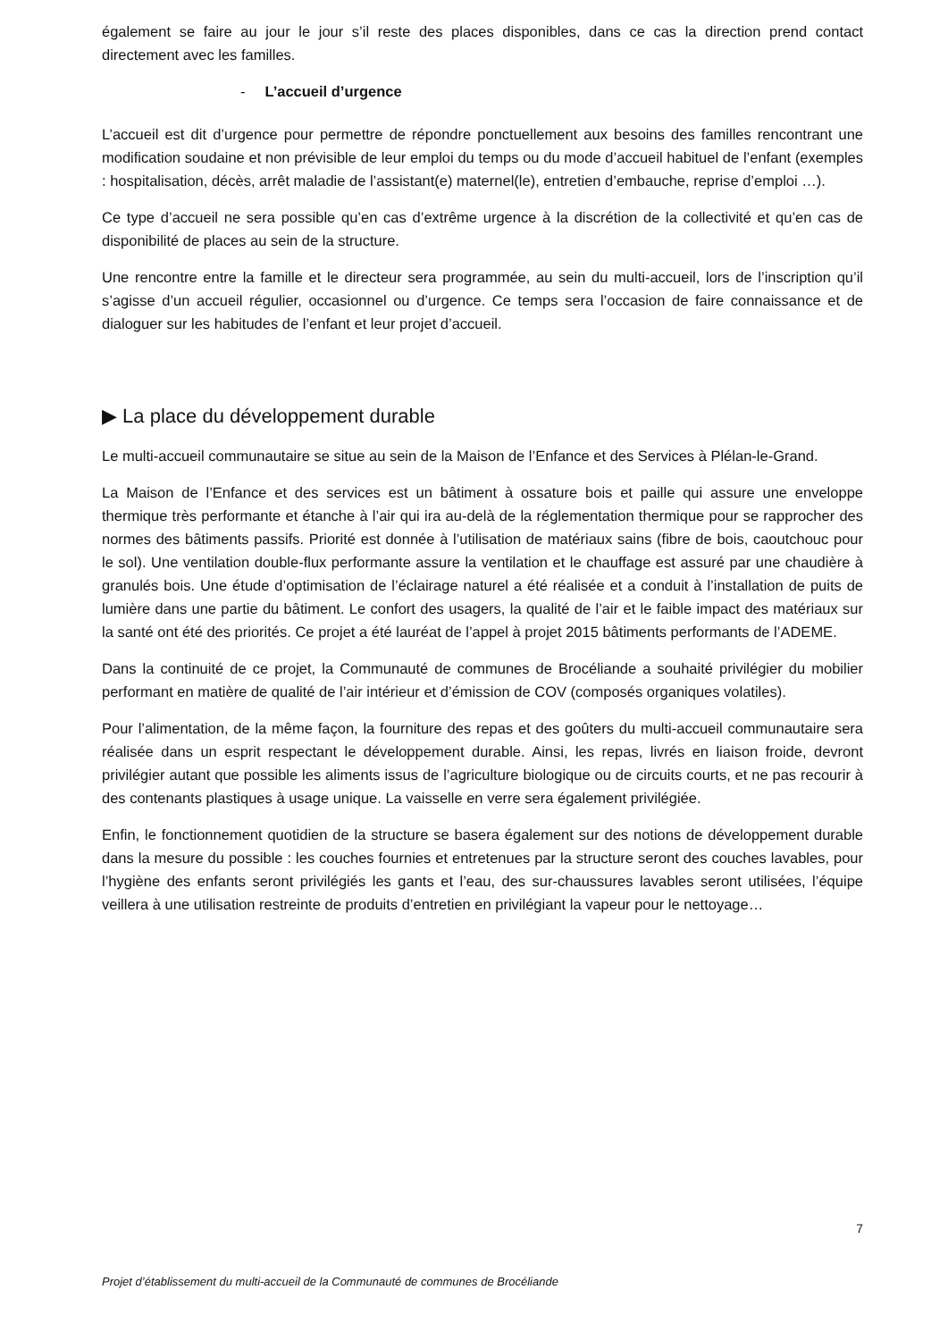également se faire au jour le jour s’il reste des places disponibles, dans ce cas la direction prend contact directement avec les familles.
- L’accueil d’urgence
L’accueil est dit d’urgence pour permettre de répondre ponctuellement aux besoins des familles rencontrant une modification soudaine et non prévisible de leur emploi du temps ou du mode d’accueil habituel de l’enfant (exemples : hospitalisation, décès, arrêt maladie de l’assistant(e) maternel(le), entretien d’embauche, reprise d’emploi …).
Ce type d’accueil ne sera possible qu’en cas d’extrême urgence à la discrétion de la collectivité et qu’en cas de disponibilité de places au sein de la structure.
Une rencontre entre la famille et le directeur sera programmée, au sein du multi-accueil, lors de l’inscription qu’il s’agisse d’un accueil régulier, occasionnel ou d’urgence. Ce temps sera l’occasion de faire connaissance et de dialoguer sur les habitudes de l’enfant et leur projet d’accueil.
▶ La place du développement durable
Le multi-accueil communautaire se situe au sein de la Maison de l’Enfance et des Services à Plélan-le-Grand.
La Maison de l’Enfance et des services est un bâtiment à ossature bois et paille qui assure une enveloppe thermique très performante et étanche à l’air qui ira au-delà de la réglementation thermique pour se rapprocher des normes des bâtiments passifs. Priorité est donnée à l’utilisation de matériaux sains (fibre de bois, caoutchouc pour le sol). Une ventilation double-flux performante assure la ventilation et le chauffage est assuré par une chaudière à granulés bois. Une étude d’optimisation de l’éclairage naturel a été réalisée et a conduit à l’installation de puits de lumière dans une partie du bâtiment. Le confort des usagers, la qualité de l’air et le faible impact des matériaux sur la santé ont été des priorités. Ce projet a été lauréat de l’appel à projet 2015 bâtiments performants de l’ADEME.
Dans la continuité de ce projet, la Communauté de communes de Brocéliande a souhaité privilégier du mobilier performant en matière de qualité de l’air intérieur et d’émission de COV (composés organiques volatiles).
Pour l’alimentation, de la même façon, la fourniture des repas et des goûters du multi-accueil communautaire sera réalisée dans un esprit respectant le développement durable. Ainsi, les repas, livrés en liaison froide, devront privilégier autant que possible les aliments issus de l’agriculture biologique ou de circuits courts, et ne pas recourir à des contenants plastiques à usage unique. La vaisselle en verre sera également privilégiée.
Enfin, le fonctionnement quotidien de la structure se basera également sur des notions de développement durable dans la mesure du possible : les couches fournies et entretenues par la structure seront des couches lavables, pour l’hygiène des enfants seront privilégiés les gants et l’eau, des sur-chaussures lavables seront utilisées, l’équipe veillera à une utilisation restreinte de produits d’entretien en privilégiant la vapeur pour le nettoyage…
7
Projet d’établissement du multi-accueil de la Communauté de communes de Brocéliande